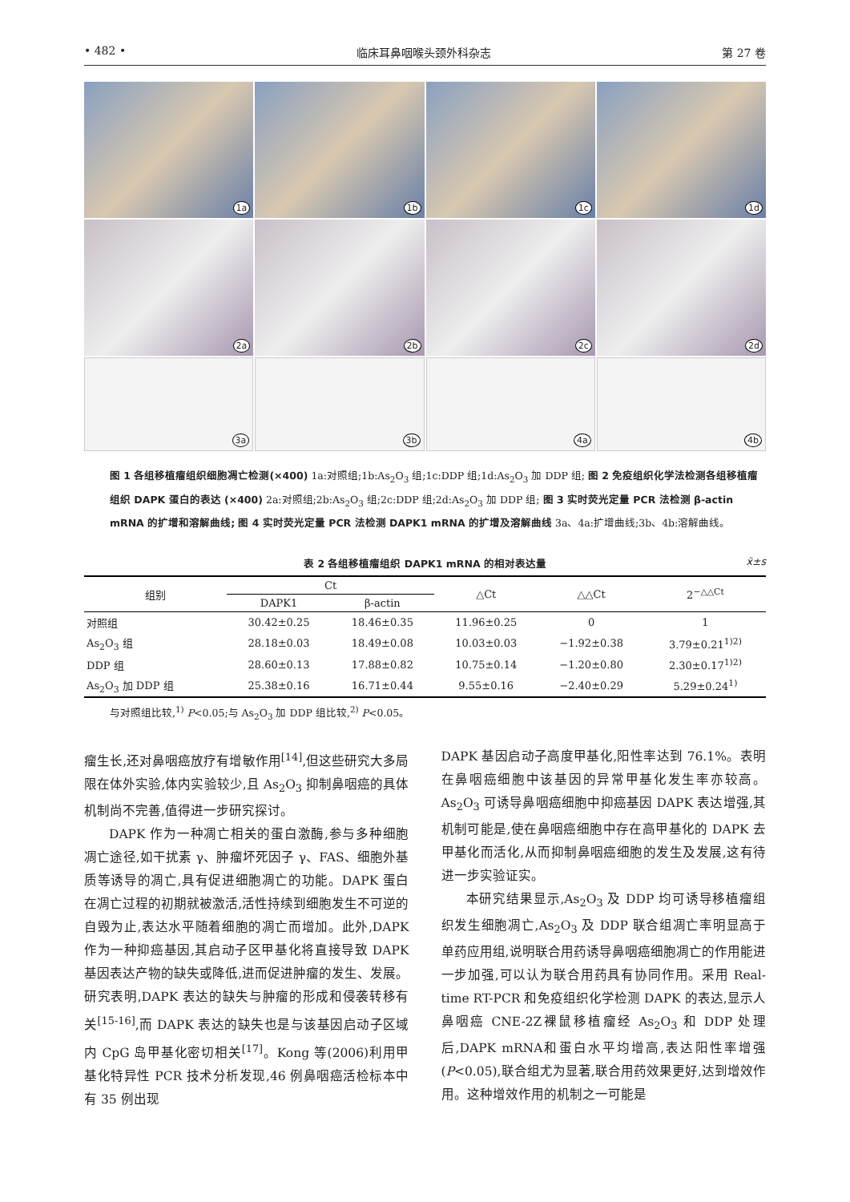• 482 • 临床耳鼻咽喉头颈外科杂志 第 27 卷
1a
1b
1c
1d
2a
2b
2c
2d
3a
3b
4a
4b
图 1 各组移植瘤组织细胞凋亡检测(×400) 1a:对照组;1b:As<sub>2</sub>O<sub>3</sub> 组;1c:DDP 组;1d:As<sub>2</sub>O<sub>3</sub> 加 DDP 组; 图 2 免疫组织化学法检测各组移植瘤组织 DAPK 蛋白的表达 (×400) 2a:对照组;2b:As<sub>2</sub>O<sub>3</sub> 组;2c:DDP 组;2d:As<sub>2</sub>O<sub>3</sub> 加 DDP 组; 图 3 实时荧光定量 PCR 法检测 β-actin mRNA 的扩增和溶解曲线; 图 4 实时荧光定量 PCR 法检测 DAPK1 mRNA 的扩增及溶解曲线 3a、4a:扩增曲线;3b、4b:溶解曲线。
表 2 各组移植瘤组织 DAPK1 mRNA 的相对表达量 x̄±s
| 组别 | Ct | | △Ct | △△Ct | 2<sup>−△△Ct</sup> |
| --- | --- | --- | --- | --- | --- |
| | DAPK1 | β-actin | | | |
| 对照组 | 30.42±0.25 | 18.46±0.35 | 11.96±0.25 | 0 | 1 |
| As<sub>2</sub>O<sub>3</sub> 组 | 28.18±0.03 | 18.49±0.08 | 10.03±0.03 | −1.92±0.38 | 3.79±0.21<sup>1)2)</sup> |
| DDP 组 | 28.60±0.13 | 17.88±0.82 | 10.75±0.14 | −1.20±0.80 | 2.30±0.17<sup>1)2)</sup> |
| As<sub>2</sub>O<sub>3</sub> 加 DDP 组 | 25.38±0.16 | 16.71±0.44 | 9.55±0.16 | −2.40±0.29 | 5.29±0.24<sup>1)</sup> |
与对照组比较,<sup>1)</sup> P<0.05;与 As<sub>2</sub>O<sub>3</sub> 加 DDP 组比较,<sup>2)</sup> P<0.05。
瘤生长,还对鼻咽癌放疗有增敏作用<sup>[14]</sup>,但这些研究大多局限在体外实验,体内实验较少,且 As<sub>2</sub>O<sub>3</sub> 抑制鼻咽癌的具体机制尚不完善,值得进一步研究探讨。
DAPK 作为一种凋亡相关的蛋白激酶,参与多种细胞凋亡途径,如干扰素 γ、肿瘤坏死因子 γ、FAS、细胞外基质等诱导的凋亡,具有促进细胞凋亡的功能。DAPK 蛋白在凋亡过程的初期就被激活,活性持续到细胞发生不可逆的自毁为止,表达水平随着细胞的凋亡而增加。此外,DAPK 作为一种抑癌基因,其启动子区甲基化将直接导致 DAPK 基因表达产物的缺失或降低,进而促进肿瘤的发生、发展。研究表明,DAPK 表达的缺失与肿瘤的形成和侵袭转移有关<sup>[15-16]</sup>,而 DAPK 表达的缺失也是与该基因启动子区域内 CpG 岛甲基化密切相关<sup>[17]</sup>。Kong 等(2006)利用甲基化特异性 PCR 技术分析发现,46 例鼻咽癌活检标本中有 35 例出现
DAPK 基因启动子高度甲基化,阳性率达到 76.1%。表明在鼻咽癌细胞中该基因的异常甲基化发生率亦较高。As<sub>2</sub>O<sub>3</sub> 可诱导鼻咽癌细胞中抑癌基因 DAPK 表达增强,其机制可能是,使在鼻咽癌细胞中存在高甲基化的 DAPK 去甲基化而活化,从而抑制鼻咽癌细胞的发生及发展,这有待进一步实验证实。
本研究结果显示,As<sub>2</sub>O<sub>3</sub> 及 DDP 均可诱导移植瘤组织发生细胞凋亡,As<sub>2</sub>O<sub>3</sub> 及 DDP 联合组凋亡率明显高于单药应用组,说明联合用药诱导鼻咽癌细胞凋亡的作用能进一步加强,可以认为联合用药具有协同作用。采用 Real-time RT-PCR 和免疫组织化学检测 DAPK 的表达,显示人鼻咽癌 CNE-2Z裸鼠移植瘤经 As<sub>2</sub>O<sub>3</sub> 和 DDP 处理后,DAPK mRNA和蛋白水平均增高,表达阳性率增强(P<0.05),联合组尤为显著,联合用药效果更好,达到增效作用。这种增效作用的机制之一可能是